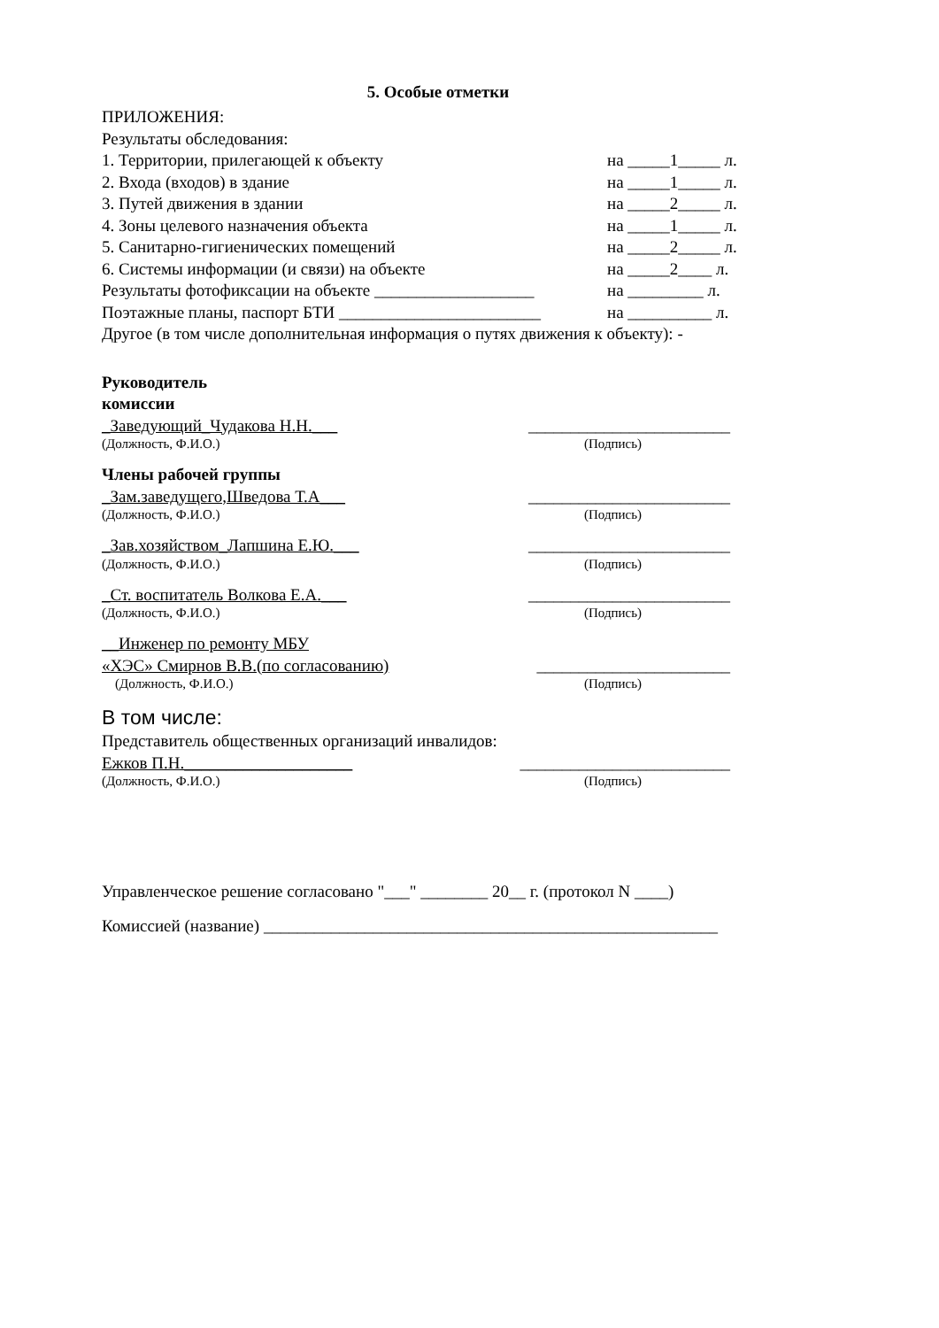5. Особые отметки
ПРИЛОЖЕНИЯ:
Результаты обследования:
1. Территории, прилегающей к объекту на _____1_____ л.
2. Входа (входов) в здание на _____1_____ л.
3. Путей движения в здании на _____2_____ л.
4. Зоны целевого назначения объекта на _____1_____ л.
5. Санитарно-гигиенических помещений на _____2_____ л.
6. Системы информации (и связи) на объекте на _____2____ л.
Результаты фотофиксации на объекте ___________________ на _________ л.
Поэтажные планы, паспорт БТИ ________________________ на __________ л.
Другое (в том числе дополнительная информация о путях движения к объекту): -
Руководитель
комиссии
_Заведующий_Чудакова Н.Н.___ ________________________
(Должность, Ф.И.О.) (Подпись)
Члены рабочей группы
_Зам.заведущего,Шведова Т.А___ ________________________
(Должность, Ф.И.О.) (Подпись)
_Зав.хозяйством_Лапшина Е.Ю.___ ________________________
(Должность, Ф.И.О.) (Подпись)
_Ст. воспитатель Волкова Е.А.___ ________________________
(Должность, Ф.И.О.) (Подпись)
__Инженер по ремонту МБУ
«ХЭС» Смирнов В.В.(по согласованию) _______________________
(Должность, Ф.И.О.) (Подпись)
В том числе:
Представитель общественных организаций инвалидов:
Ежков П.Н.____________________ _________________________
(Должность, Ф.И.О.) (Подпись)
Управленческое решение согласовано "___" ________ 20__ г. (протокол N ____)
Комиссией (название) ______________________________________________________